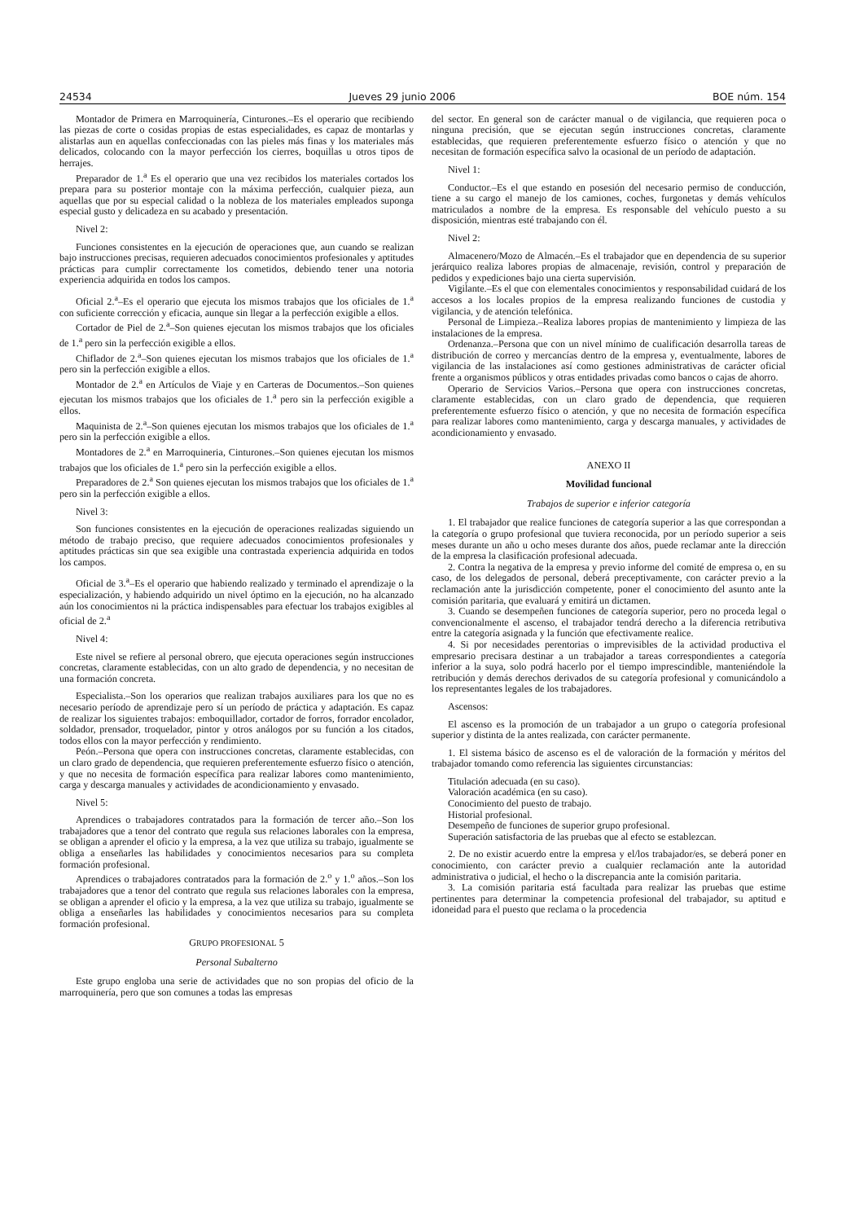24534 Jueves 29 junio 2006 BOE núm. 154
Montador de Primera en Marroquinería, Cinturones.–Es el operario que recibiendo las piezas de corte o cosidas propias de estas especialidades, es capaz de montarlas y alistarlas aun en aquellas confeccionadas con las pieles más finas y los materiales más delicados, colocando con la mayor perfección los cierres, boquillas u otros tipos de herrajes.
Preparador de 1.<sup>a</sup> Es el operario que una vez recibidos los materiales cortados los prepara para su posterior montaje con la máxima perfección, cualquier pieza, aun aquellas que por su especial calidad o la nobleza de los materiales empleados suponga especial gusto y delicadeza en su acabado y presentación.
Nivel 2:
Funciones consistentes en la ejecución de operaciones que, aun cuando se realizan bajo instrucciones precisas, requieren adecuados conocimientos profesionales y aptitudes prácticas para cumplir correctamente los cometidos, debiendo tener una notoria experiencia adquirida en todos los campos.
Oficial 2.<sup>a</sup>–Es el operario que ejecuta los mismos trabajos que los oficiales de 1.<sup>a</sup> con suficiente corrección y eficacia, aunque sin llegar a la perfección exigible a ellos.
Cortador de Piel de 2.<sup>a</sup>–Son quienes ejecutan los mismos trabajos que los oficiales de 1.<sup>a</sup> pero sin la perfección exigible a ellos.
Chiflador de 2.<sup>a</sup>–Son quienes ejecutan los mismos trabajos que los oficiales de 1.<sup>a</sup> pero sin la perfección exigible a ellos.
Montador de 2.<sup>a</sup> en Artículos de Viaje y en Carteras de Documentos.–Son quienes ejecutan los mismos trabajos que los oficiales de 1.<sup>a</sup> pero sin la perfección exigible a ellos.
Maquinista de 2.<sup>a</sup>–Son quienes ejecutan los mismos trabajos que los oficiales de 1.<sup>a</sup> pero sin la perfección exigible a ellos.
Montadores de 2.<sup>a</sup> en Marroquineria, Cinturones.–Son quienes ejecutan los mismos trabajos que los oficiales de 1.<sup>a</sup> pero sin la perfección exigible a ellos.
Preparadores de 2.<sup>a</sup> Son quienes ejecutan los mismos trabajos que los oficiales de 1.<sup>a</sup> pero sin la perfección exigible a ellos.
Nivel 3:
Son funciones consistentes en la ejecución de operaciones realizadas siguiendo un método de trabajo preciso, que requiere adecuados conocimientos profesionales y aptitudes prácticas sin que sea exigible una contrastada experiencia adquirida en todos los campos.
Oficial de 3.<sup>a</sup>–Es el operario que habiendo realizado y terminado el aprendizaje o la especialización, y habiendo adquirido un nivel óptimo en la ejecución, no ha alcanzado aún los conocimientos ni la práctica indispensables para efectuar los trabajos exigibles al oficial de 2.<sup>a</sup>
Nivel 4:
Este nivel se refiere al personal obrero, que ejecuta operaciones según instrucciones concretas, claramente establecidas, con un alto grado de dependencia, y no necesitan de una formación concreta.
Especialista.–Son los operarios que realizan trabajos auxiliares para los que no es necesario período de aprendizaje pero sí un período de práctica y adaptación. Es capaz de realizar los siguientes trabajos: emboquillador, cortador de forros, forrador encolador, soldador, prensador, troquelador, pintor y otros análogos por su función a los citados, todos ellos con la mayor perfección y rendimiento.
Peón.–Persona que opera con instrucciones concretas, claramente establecidas, con un claro grado de dependencia, que requieren preferentemente esfuerzo físico o atención, y que no necesita de formación específica para realizar labores como mantenimiento, carga y descarga manuales y actividades de acondicionamiento y envasado.
Nivel 5:
Aprendices o trabajadores contratados para la formación de tercer año.–Son los trabajadores que a tenor del contrato que regula sus relaciones laborales con la empresa, se obligan a aprender el oficio y la empresa, a la vez que utiliza su trabajo, igualmente se obliga a enseñarles las habilidades y conocimientos necesarios para su completa formación profesional.
Aprendices o trabajadores contratados para la formación de 2.<sup>o</sup> y 1.<sup>o</sup> años.–Son los trabajadores que a tenor del contrato que regula sus relaciones laborales con la empresa, se obligan a aprender el oficio y la empresa, a la vez que utiliza su trabajo, igualmente se obliga a enseñarles las habilidades y conocimientos necesarios para su completa formación profesional.
GRUPO PROFESIONAL 5
Personal Subalterno
Este grupo engloba una serie de actividades que no son propias del oficio de la marroquinería, pero que son comunes a todas las empresas
del sector. En general son de carácter manual o de vigilancia, que requieren poca o ninguna precisión, que se ejecutan según instrucciones concretas, claramente establecidas, que requieren preferentemente esfuerzo físico o atención y que no necesitan de formación específica salvo la ocasional de un período de adaptación.
Nivel 1:
Conductor.–Es el que estando en posesión del necesario permiso de conducción, tiene a su cargo el manejo de los camiones, coches, furgonetas y demás vehículos matriculados a nombre de la empresa. Es responsable del vehículo puesto a su disposición, mientras esté trabajando con él.
Nivel 2:
Almacenero/Mozo de Almacén.–Es el trabajador que en dependencia de su superior jerárquico realiza labores propias de almacenaje, revisión, control y preparación de pedidos y expediciones bajo una cierta supervisión.
Vigilante.–Es el que con elementales conocimientos y responsabilidad cuidará de los accesos a los locales propios de la empresa realizando funciones de custodia y vigilancia, y de atención telefónica.
Personal de Limpieza.–Realiza labores propias de mantenimiento y limpieza de las instalaciones de la empresa.
Ordenanza.–Persona que con un nivel mínimo de cualificación desarrolla tareas de distribución de correo y mercancías dentro de la empresa y, eventualmente, labores de vigilancia de las instalaciones así como gestiones administrativas de carácter oficial frente a organismos públicos y otras entidades privadas como bancos o cajas de ahorro.
Operario de Servicios Varios.–Persona que opera con instrucciones concretas, claramente establecidas, con un claro grado de dependencia, que requieren preferentemente esfuerzo físico o atención, y que no necesita de formación específica para realizar labores como mantenimiento, carga y descarga manuales, y actividades de acondicionamiento y envasado.
ANEXO II
Movilidad funcional
Trabajos de superior e inferior categoría
1. El trabajador que realice funciones de categoría superior a las que correspondan a la categoría o grupo profesional que tuviera reconocida, por un período superior a seis meses durante un año u ocho meses durante dos años, puede reclamar ante la dirección de la empresa la clasificación profesional adecuada.
2. Contra la negativa de la empresa y previo informe del comité de empresa o, en su caso, de los delegados de personal, deberá preceptivamente, con carácter previo a la reclamación ante la jurisdicción competente, poner el conocimiento del asunto ante la comisión paritaria, que evaluará y emitirá un dictamen.
3. Cuando se desempeñen funciones de categoría superior, pero no proceda legal o convencionalmente el ascenso, el trabajador tendrá derecho a la diferencia retributiva entre la categoría asignada y la función que efectivamente realice.
4. Si por necesidades perentorias o imprevisibles de la actividad productiva el empresario precisara destinar a un trabajador a tareas correspondientes a categoría inferior a la suya, solo podrá hacerlo por el tiempo imprescindible, manteniéndole la retribución y demás derechos derivados de su categoría profesional y comunicándolo a los representantes legales de los trabajadores.
Ascensos:
El ascenso es la promoción de un trabajador a un grupo o categoría profesional superior y distinta de la antes realizada, con carácter permanente.
1. El sistema básico de ascenso es el de valoración de la formación y méritos del trabajador tomando como referencia las siguientes circunstancias:
Titulación adecuada (en su caso).
Valoración académica (en su caso).
Conocimiento del puesto de trabajo.
Historial profesional.
Desempeño de funciones de superior grupo profesional.
Superación satisfactoria de las pruebas que al efecto se establezcan.
2. De no existir acuerdo entre la empresa y el/los trabajador/es, se deberá poner en conocimiento, con carácter previo a cualquier reclamación ante la autoridad administrativa o judicial, el hecho o la discrepancia ante la comisión paritaria.
3. La comisión paritaria está facultada para realizar las pruebas que estime pertinentes para determinar la competencia profesional del trabajador, su aptitud e idoneidad para el puesto que reclama o la procedencia